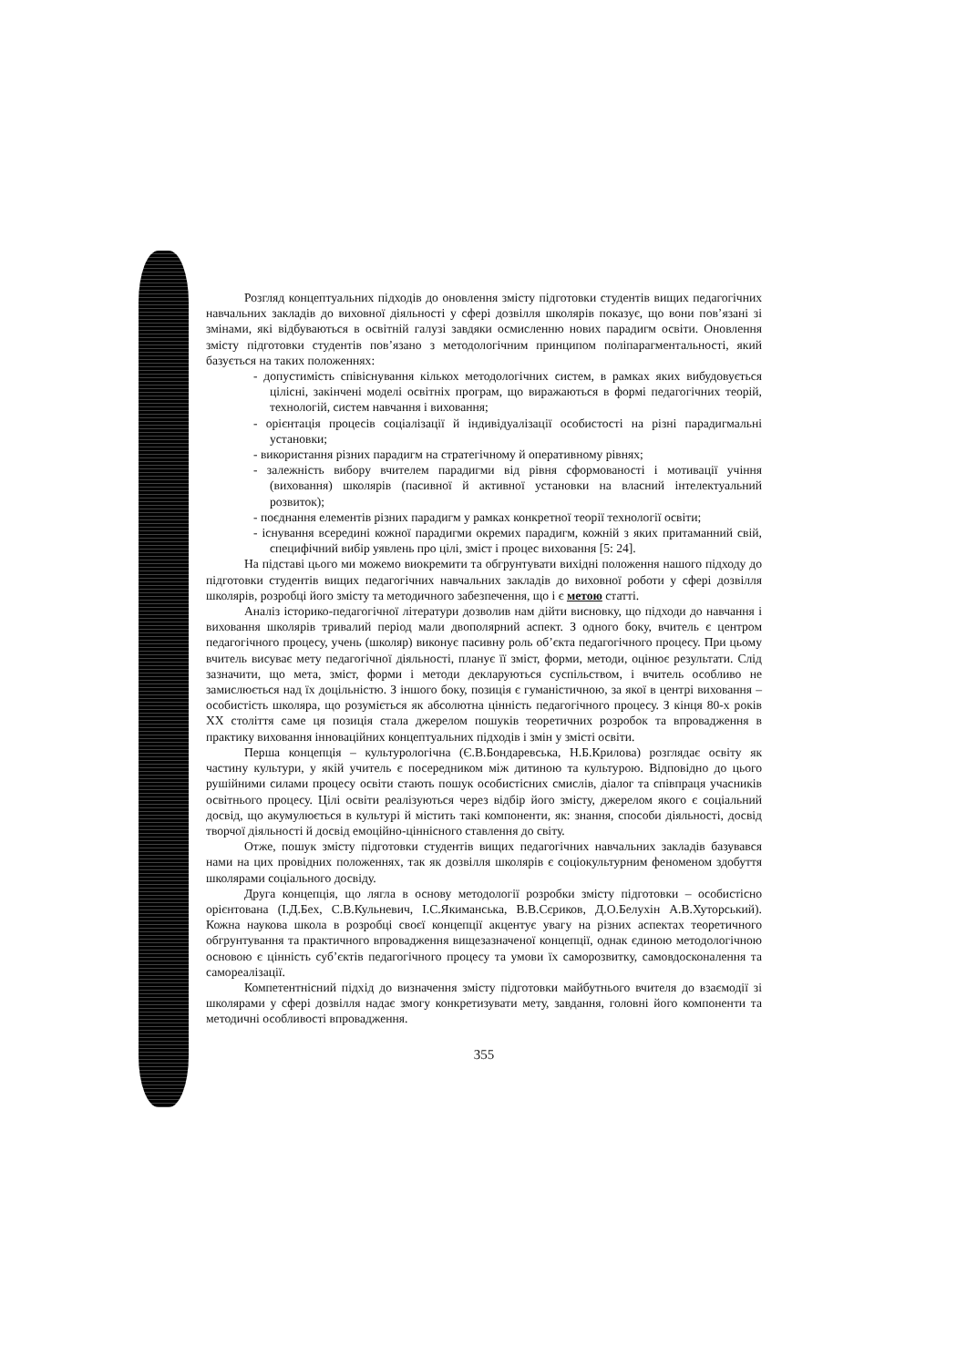Розгляд концептуальних підходів до оновлення змісту підготовки студентів вищих педагогічних навчальних закладів до виховної діяльності у сфері дозвілля школярів показує, що вони пов’язані зі змінами, які відбуваються в освітній галузі завдяки осмисленню нових парадигм освіти. Оновлення змісту підготовки студентів пов’язано з методологічним принципом поліпарагментальності, який базується на таких положеннях:
- допустимість співіснування кількох методологічних систем, в рамках яких вибудовується цілісні, закінчені моделі освітніх програм, що виражаються в формі педагогічних теорій, технологій, систем навчання і виховання;
- орієнтація процесів соціалізації й індивідуалізації особистості на різні парадигмальні установки;
- використання різних парадигм на стратегічному й оперативному рівнях;
- залежність вибору вчителем парадигми від рівня сформованості і мотивації учіння (виховання) школярів (пасивної й активної установки на власний інтелектуальний розвиток);
- поєднання елементів різних парадигм у рамках конкретної теорії технології освіти;
- існування всередині кожної парадигми окремих парадигм, кожній з яких притаманний свій, специфічний вибір уявлень про цілі, зміст і процес виховання [5: 24].
На підставі цього ми можемо виокремити та обгрунтувати вихідні положення нашого підходу до підготовки студентів вищих педагогічних навчальних закладів до виховної роботи у сфері дозвілля школярів, розробці його змісту та методичного забезпечення, що і є метою статті.
Аналіз історико-педагогічної літератури дозволив нам дійти висновку, що підходи до навчання і виховання школярів тривалий період мали двополярний аспект. З одного боку, вчитель є центром педагогічного процесу, учень (школяр) виконує пасивну роль об’єкта педагогічного процесу. При цьому вчитель висуває мету педагогічної діяльності, планує її зміст, форми, методи, оцінює результати. Слід зазначити, що мета, зміст, форми і методи декларуються суспільством, і вчитель особливо не замислюється над їх доцільністю. З іншого боку, позиція є гуманістичною, за якої в центрі виховання – особистість школяра, що розуміється як абсолютна цінність педагогічного процесу. З кінця 80-х років ХХ століття саме ця позиція стала джерелом пошуків теоретичних розробок та впровадження в практику виховання інноваційних концептуальних підходів і змін у змісті освіти.
Перша концепція – культурологічна (Є.В.Бондаревська, Н.Б.Крилова) розглядає освіту як частину культури, у якій учитель є посередником між дитиною та культурою. Відповідно до цього рушійними силами процесу освіти стають пошук особистісних смислів, діалог та співпраця учасників освітнього процесу. Цілі освіти реалізуються через відбір його змісту, джерелом якого є соціальний досвід, що акумулюється в культурі й містить такі компоненти, як: знання, способи діяльності, досвід творчої діяльності й досвід емоційно-ціннісного ставлення до світу.
Отже, пошук змісту підготовки студентів вищих педагогічних навчальних закладів базувався нами на цих провідних положеннях, так як дозвілля школярів є соціокультурним феноменом здобуття школярами соціального досвіду.
Друга концепція, що лягла в основу методології розробки змісту підготовки – особистісно орієнтована (І.Д.Бех, С.В.Кульневич, І.С.Якиманська, В.В.Сєриков, Д.О.Белухін А.В.Хуторський). Кожна наукова школа в розробці своєї концепції акцентує увагу на різних аспектах теоретичного обгрунтування та практичного впровадження вищезазначеної концепції, однак єдиною методологічною основою є цінність суб’єктів педагогічного процесу та умови їх саморозвитку, самовдосконалення та самореалізації.
Компетентнісний підхід до визначення змісту підготовки майбутнього вчителя до взаємодії зі школярами у сфері дозвілля надає змогу конкретизувати мету, завдання, головні його компоненти та методичні особливості впровадження.
355